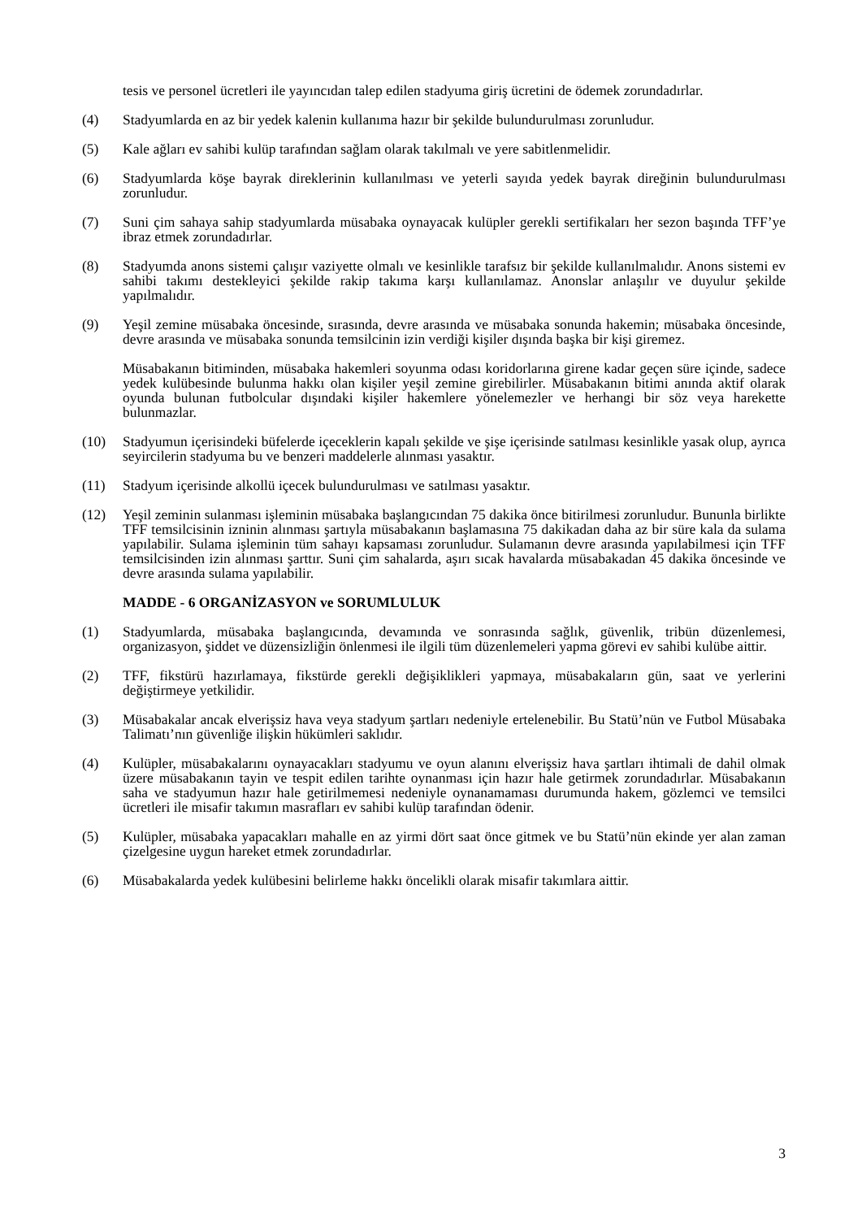tesis ve personel ücretleri ile yayıncıdan talep edilen stadyuma giriş ücretini de ödemek zorundadırlar.
(4) Stadyumlarda en az bir yedek kalenin kullanıma hazır bir şekilde bulundurulması zorunludur.
(5) Kale ağları ev sahibi kulüp tarafından sağlam olarak takılmalı ve yere sabitlenmelidir.
(6) Stadyumlarda köşe bayrak direklerinin kullanılması ve yeterli sayıda yedek bayrak direğinin bulundurulması zorunludur.
(7) Suni çim sahaya sahip stadyumlarda müsabaka oynayacak kulüpler gerekli sertifikaları her sezon başında TFF’ye ibraz etmek zorundadırlar.
(8) Stadyumda anons sistemi çalışır vaziyette olmalı ve kesinlikle tarafsız bir şekilde kullanılmalıdır. Anons sistemi ev sahibi takımı destekleyici şekilde rakip takıma karşı kullanılamaz. Anonslar anlaşılır ve duyulur şekilde yapılmalıdır.
(9) Yeşil zemine müsabaka öncesinde, sırasında, devre arasında ve müsabaka sonunda hakemin; müsabaka öncesinde, devre arasında ve müsabaka sonunda temsilcinin izin verdiği kişiler dışında başka bir kişi giremez.
Müsabakanın bitiminden, müsabaka hakemleri soyunma odası koridorlarına girene kadar geçen süre içinde, sadece yedek kulübesinde bulunma hakkı olan kişiler yeşil zemine girebilirler. Müsabakanın bitimi anında aktif olarak oyunda bulunan futbolcular dışındaki kişiler hakemlere yönelemezler ve herhangi bir söz veya harekette bulunmazlar.
(10) Stadyumun içerisindeki büfelerde içeceklerin kapalı şekilde ve şişe içerisinde satılması kesinlikle yasak olup, ayrıca seyircilerin stadyuma bu ve benzeri maddelerle alınması yasaktır.
(11) Stadyum içerisinde alkollü içecek bulundurulması ve satılması yasaktır.
(12) Yeşil zeminin sulanması işleminin müsabaka başlangıcından 75 dakika önce bitirilmesi zorunludur. Bununla birlikte TFF temsilcisinin izninin alınması şartıyla müsabakanın başlamasına 75 dakikadan daha az bir süre kala da sulama yapılabilir. Sulama işleminin tüm sahayı kapsaması zorunludur. Sulamanın devre arasında yapılabilmesi için TFF temsilcisinden izin alınması şarttır. Suni çim sahalarda, aşırı sıcak havalarda müsabakadan 45 dakika öncesinde ve devre arasında sulama yapılabilir.
MADDE - 6 ORGANİZASYON ve SORUMLULUK
(1) Stadyumlarda, müsabaka başlangıcında, devamında ve sonrasında sağlık, güvenlik, tribün düzenlemesi, organizasyon, şiddet ve düzensizliğin önlenmesi ile ilgili tüm düzenlemeleri yapma görevi ev sahibi kulübe aittir.
(2) TFF, fikstürü hazırlamaya, fikstürde gerekli değişiklikleri yapmaya, müsabakaların gün, saat ve yerlerini değiştirmeye yetkilidir.
(3) Müsabakalar ancak elverişsiz hava veya stadyum şartları nedeniyle ertelenebilir. Bu Statü’nün ve Futbol Müsabaka Talimatı’nın güvenliğe ilişkin hükümleri saklıdır.
(4) Kulüpler, müsabakalarını oynayacakları stadyumu ve oyun alanını elverişsiz hava şartları ihtimali de dahil olmak üzere müsabakanın tayin ve tespit edilen tarihte oynanması için hazır hale getirmek zorundadırlar. Müsabakanın saha ve stadyumun hazır hale getirilmemesi nedeniyle oynanamaması durumunda hakem, gözlemci ve temsilci ücretleri ile misafir takımın masrafları ev sahibi kulüp tarafından ödenir.
(5) Kulüpler, müsabaka yapacakları mahalle en az yirmi dört saat önce gitmek ve bu Statü’nün ekinde yer alan zaman çizelgesine uygun hareket etmek zorundadırlar.
(6) Müsabakalarda yedek kulübesini belirleme hakkı öncelikli olarak misafir takımlara aittir.
3